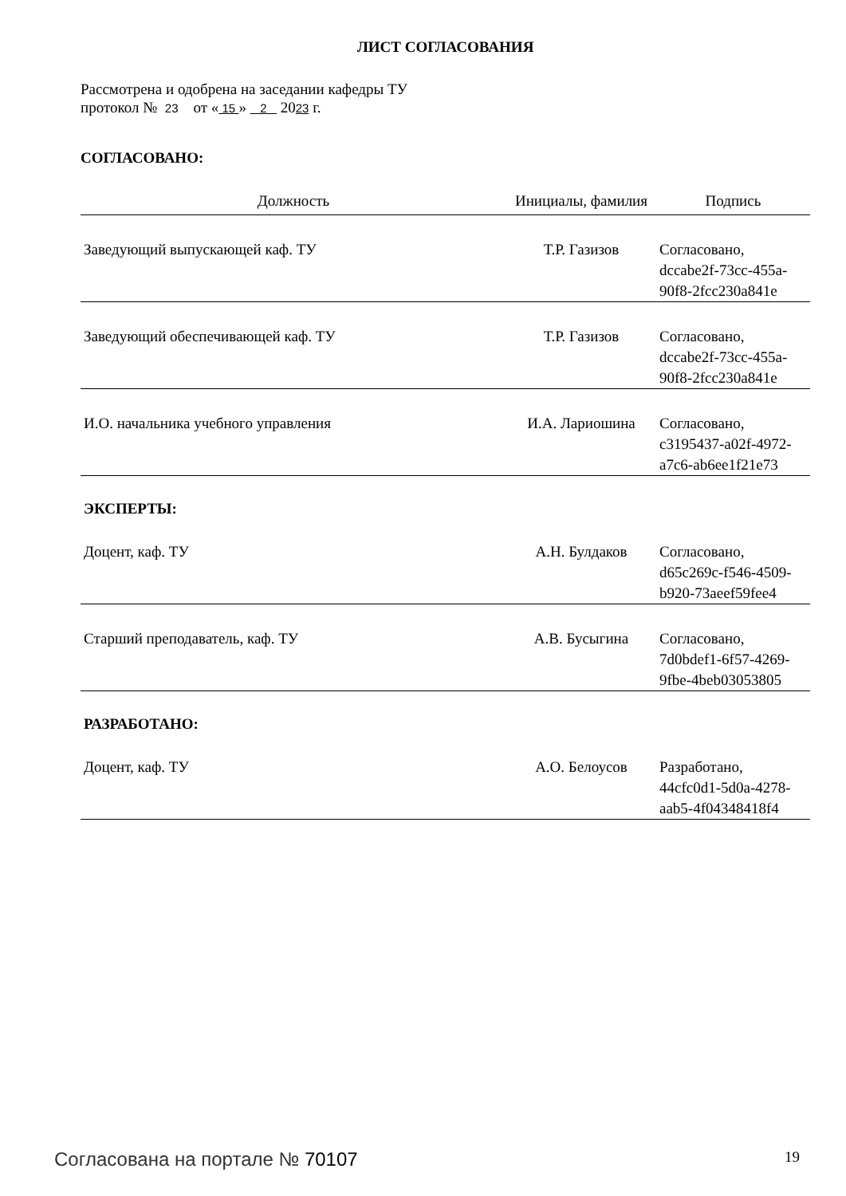ЛИСТ СОГЛАСОВАНИЯ
Рассмотрена и одобрена на заседании кафедры ТУ
протокол № 23 от « 15 » 2 2023 г.
СОГЛАСОВАНО:
| Должность | Инициалы, фамилия | Подпись |
| --- | --- | --- |
| Заведующий выпускающей каф. ТУ | Т.Р. Газизов | Согласовано, dccabe2f-73cc-455a-90f8-2fcc230a841e |
| Заведующий обеспечивающей каф. ТУ | Т.Р. Газизов | Согласовано, dccabe2f-73cc-455a-90f8-2fcc230a841e |
| И.О. начальника учебного управления | И.А. Лариошина | Согласовано, c3195437-a02f-4972-a7c6-ab6ee1f21e73 |
ЭКСПЕРТЫ:
| Доцент, каф. ТУ | А.Н. Булдаков | Согласовано, d65c269c-f546-4509-b920-73aeef59fee4 |
| Старший преподаватель, каф. ТУ | А.В. Бусыгина | Согласовано, 7d0bdef1-6f57-4269-9fbe-4beb03053805 |
РАЗРАБОТАНО:
| Доцент, каф. ТУ | А.О. Белоусов | Разработано, 44cfc0d1-5d0a-4278-aab5-4f04348418f4 |
Согласована на портале № 70107 19